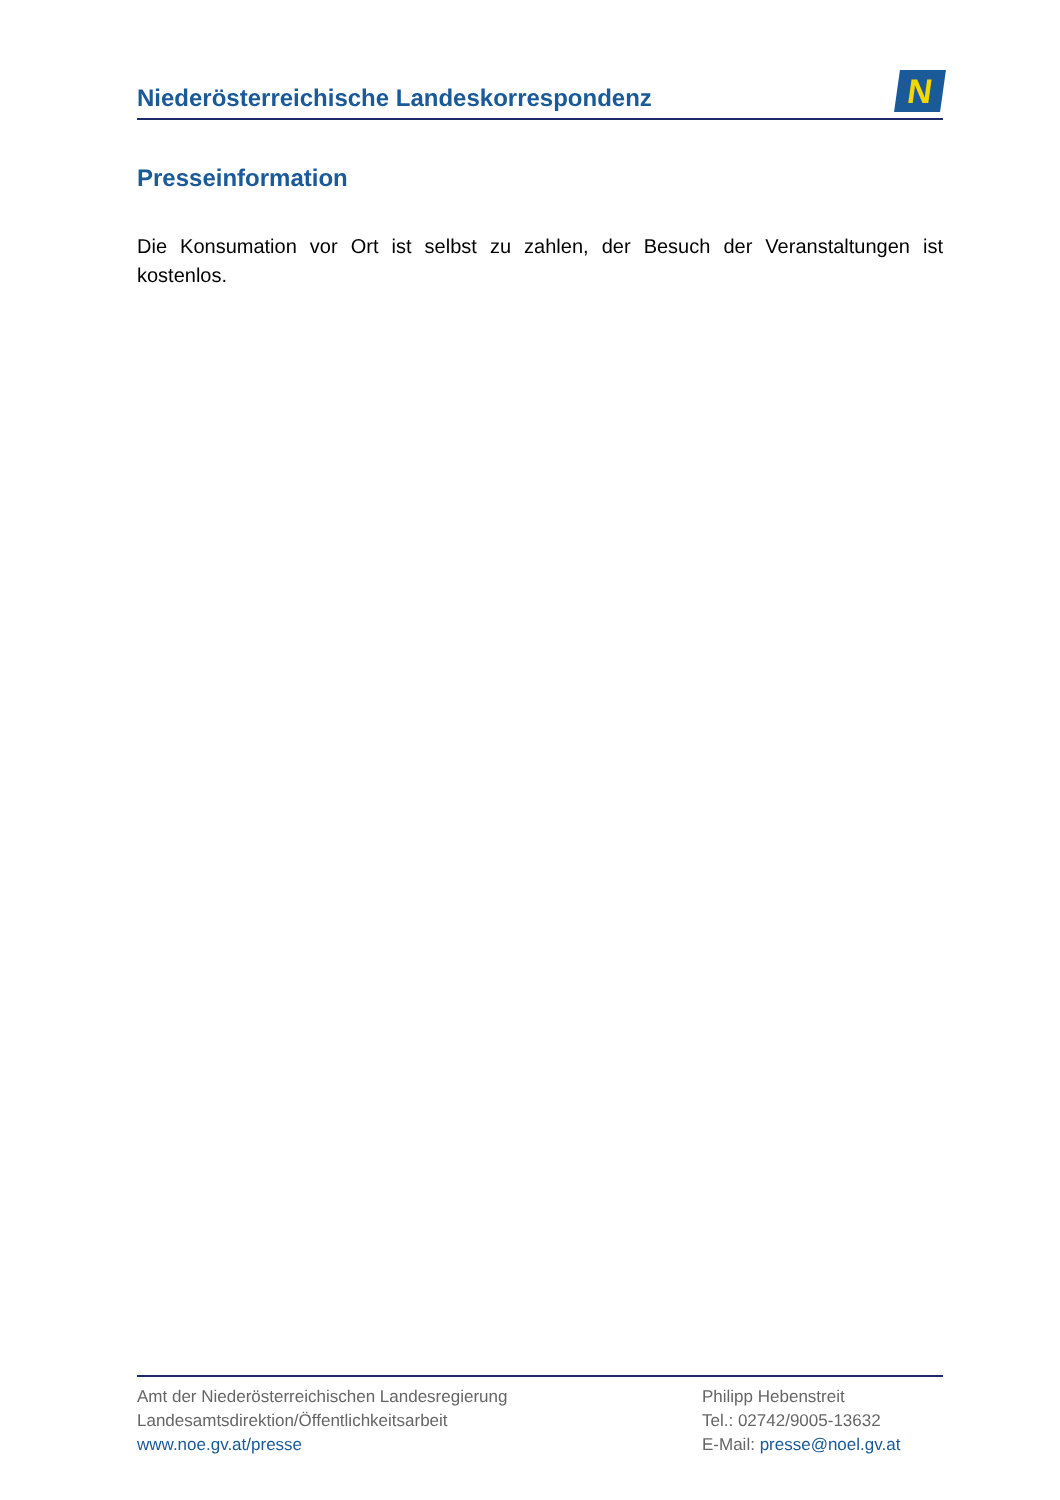Niederösterreichische Landeskorrespondenz
N
Presseinformation
Die Konsumation vor Ort ist selbst zu zahlen, der Besuch der Veranstaltungen ist kostenlos.
Amt der Niederösterreichischen Landesregierung
Landesamtsdirektion/Öffentlichkeitsarbeit
www.noe.gv.at/presse
Philipp Hebenstreit
Tel.: 02742/9005-13632
E-Mail: presse@noel.gv.at